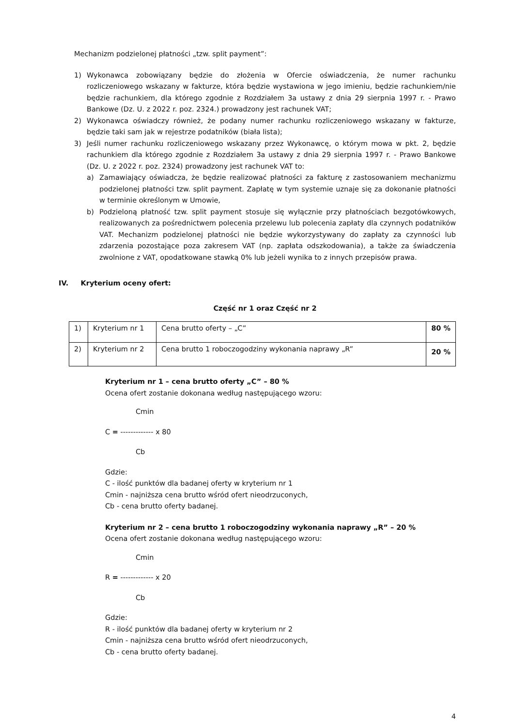Mechanizm podzielonej płatności „tzw. split payment”:
1) Wykonawca zobowiązany będzie do złożenia w Ofercie oświadczenia, że numer rachunku rozliczeniowego wskazany w fakturze, która będzie wystawiona w jego imieniu, będzie rachunkiem/nie będzie rachunkiem, dla którego zgodnie z Rozdziałem 3a ustawy z dnia 29 sierpnia 1997 r. - Prawo Bankowe (Dz. U. z 2022 r. poz. 2324.) prowadzony jest rachunek VAT;
2) Wykonawca oświadczy również, że podany numer rachunku rozliczeniowego wskazany w fakturze, będzie taki sam jak w rejestrze podatników (biała lista);
3) Jeśli numer rachunku rozliczeniowego wskazany przez Wykonawcę, o którym mowa w pkt. 2, będzie rachunkiem dla którego zgodnie z Rozdziałem 3a ustawy z dnia 29 sierpnia 1997 r. - Prawo Bankowe (Dz. U. z 2022 r. poz. 2324) prowadzony jest rachunek VAT to:
a) Zamawiający oświadcza, że będzie realizować płatności za fakturę z zastosowaniem mechanizmu podzielonej płatności tzw. split payment. Zapłatę w tym systemie uznaje się za dokonanie płatności w terminie określonym w Umowie,
b) Podzieloną płatność tzw. split payment stosuje się wyłącznie przy płatnościach bezgotówkowych, realizowanych za pośrednictwem polecenia przelewu lub polecenia zapłaty dla czynnych podatników VAT. Mechanizm podzielonej płatności nie będzie wykorzystywany do zapłaty za czynności lub zdarzenia pozostające poza zakresem VAT (np. zapłata odszkodowania), a także za świadczenia zwolnione z VAT, opodatkowane stawką 0% lub jeżeli wynika to z innych przepisów prawa.
IV. Kryterium oceny ofert:
Część nr 1 oraz Część nr 2
| 1) | Kryterium nr 1 | Cena brutto oferty – „C” | 80 % |
| 2) | Kryterium nr 2 | Cena brutto 1 roboczogodziny wykonania naprawy „R” | 20 % |
Kryterium nr 1 – cena brutto oferty „C” – 80 %
Ocena ofert zostanie dokonana według następującego wzoru:
Cmin
C = ------------- x 80
Cb
Gdzie:
C - ilość punktów dla badanej oferty w kryterium nr 1
Cmin - najniższa cena brutto wśród ofert nieodrzuconych,
Cb - cena brutto oferty badanej.
Kryterium nr 2 – cena brutto 1 roboczogodziny wykonania naprawy „R” – 20 %
Ocena ofert zostanie dokonana według następującego wzoru:
Cmin
R = ------------- x 20
Cb
Gdzie:
R - ilość punktów dla badanej oferty w kryterium nr 2
Cmin - najniższa cena brutto wśród ofert nieodrzuconych,
Cb - cena brutto oferty badanej.
4